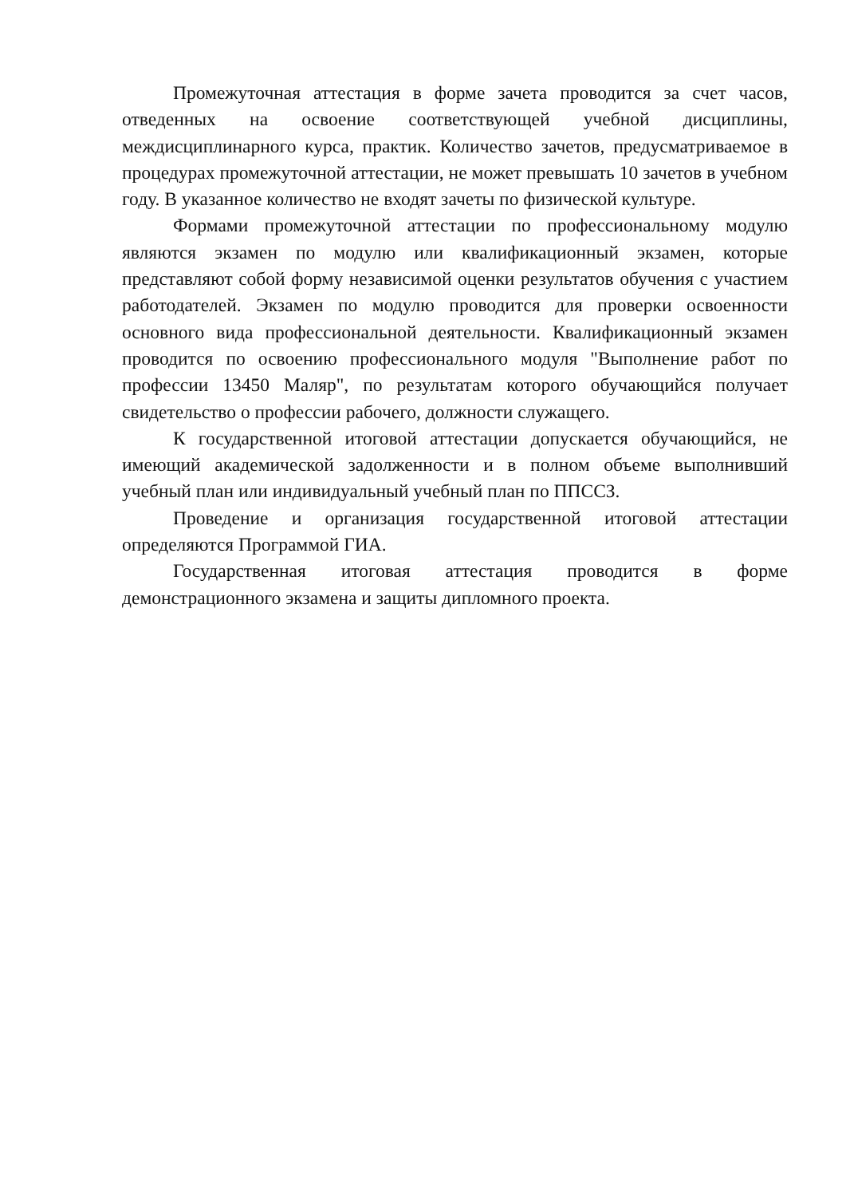Промежуточная аттестация в форме зачета проводится за счет часов, отведенных на освоение соответствующей учебной дисциплины, междисциплинарного курса, практик. Количество зачетов, предусматриваемое в процедурах промежуточной аттестации, не может превышать 10 зачетов в учебном году. В указанное количество не входят зачеты по физической культуре.
Формами промежуточной аттестации по профессиональному модулю являются экзамен по модулю или квалификационный экзамен, которые представляют собой форму независимой оценки результатов обучения с участием работодателей. Экзамен по модулю проводится для проверки освоенности основного вида профессиональной деятельности. Квалификационный экзамен проводится по освоению профессионального модуля "Выполнение работ по профессии 13450 Маляр", по результатам которого обучающийся получает свидетельство о профессии рабочего, должности служащего.
К государственной итоговой аттестации допускается обучающийся, не имеющий академической задолженности и в полном объеме выполнивший учебный план или индивидуальный учебный план по ППССЗ.
Проведение и организация государственной итоговой аттестации определяются Программой ГИА.
Государственная итоговая аттестация проводится в форме демонстрационного экзамена и защиты дипломного проекта.